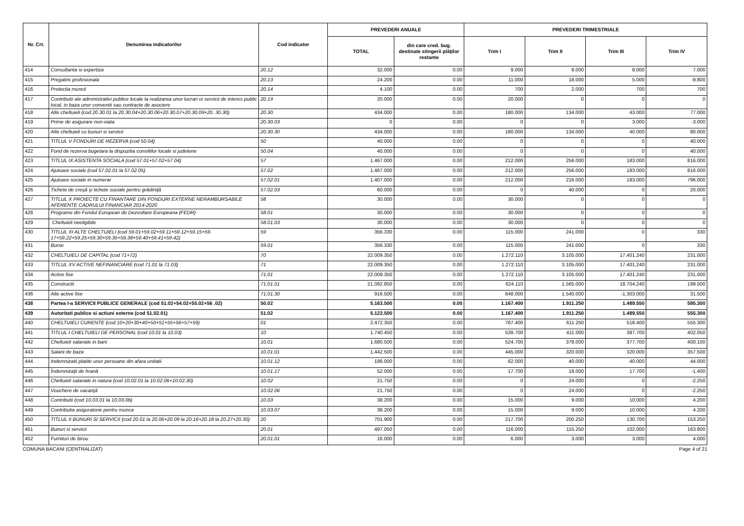| Nr. Crt. | Denumirea indicatorilor | Cod indicator | PREVEDERI ANUALE | | PREVEDERI TRIMESTRIALE | | | |
| --- | --- | --- | --- | --- | --- | --- | --- | --- |
| | | | TOTAL | din care cred. bug. destinate stingerii plăţilor restante | Trim I | Trim II | Trim III | Trim IV |
| 414 | Consultanta si expertiza | 20.12 | 32.000 | 0.00 | 9.000 | 8.000 | 8.000 | 7.000 |
| 415 | Pregatire profesionala | 20.13 | 24.200 | 0.00 | 11.000 | 18.000 | 5.000 | -9.800 |
| 416 | Protectia muncii | 20.14 | 4.100 | 0.00 | 700 | 2.000 | 700 | 700 |
| 417 | Contributii ale administratiei publice locale la realizarea unor lucrari oi servicii de interes public local, in baza unor conventii sau contracte de asociere | 20.19 | 20.000 | 0.00 | 20.000 | 0 | 0 | 0 |
| 418 | Alte cheltuieli (cod 20.30.01 la 20.30.04+20.30.06+20.30.07+20.30.09+20. 30.30) | 20.30 | 434.000 | 0.00 | 180.000 | 134.000 | 43.000 | 77.000 |
| 419 | Prime de asigurare non-viata | 20.30.03 | 0 | 0.00 | 0 | 0 | 3.000 | -3.000 |
| 420 | Alte cheltuieli cu bunuri si servicii | 20.30.30 | 434.000 | 0.00 | 180.000 | 134.000 | 40.000 | 80.000 |
| 421 | TITLUL V FONDURI DE REZERVA (cod 50.04) | 50 | 40.000 | 0.00 | 0 | 0 | 0 | 40.000 |
| 422 | Fond de rezerva bugetara la dispozitia consiliilor locale si judetene | 50.04 | 40.000 | 0.00 | 0 | 0 | 0 | 40.000 |
| 423 | TITLUL IX ASISTENTA SOCIALA (cod 57.01+57.02+57.04) | 57 | 1.467.000 | 0.00 | 212.000 | 256.000 | 183.000 | 816.000 |
| 424 | Ajutoare sociale (cod 57.02.01 la 57.02.05) | 57.02 | 1.467.000 | 0.00 | 212.000 | 256.000 | 183.000 | 816.000 |
| 425 | Ajutoare sociale in numerar | 57.02.01 | 1.407.000 | 0.00 | 212.000 | 216.000 | 183.000 | 796.000 |
| 426 | Tichete de creşă şi tichete sociale pentru grădiniţă | 57.02.03 | 60.000 | 0.00 | 0 | 40.000 | 0 | 20.000 |
| 427 | TITLUL X PROIECTE CU FINANTARE DIN FONDURI EXTERNE NERAMBURSABILE AFERENTE CADRULUI FINANCIAR 2014-2020 | 58 | 30.000 | 0.00 | 30.000 | 0 | 0 | 0 |
| 428 | Programe din Fondul European de Dezvoltare Europeana (FEDR) | 58.01 | 30.000 | 0.00 | 30.000 | 0 | 0 | 0 |
| 429 | Cheltuieli neeligibile | 58.01.03 | 30.000 | 0.00 | 30.000 | 0 | 0 | 0 |
| 430 | TITLUL XI ALTE CHELTUIELI (cod 59.01+59.02+59.11+59.12+59.15+59. 17+59.22+59.25+59.30+59.35+59.38+59.40+59.41+59.42) | 59 | 356.330 | 0.00 | 115.000 | 241.000 | 0 | 330 |
| 431 | Burse | 59.01 | 356.330 | 0.00 | 115.000 | 241.000 | 0 | 330 |
| 432 | CHELTUIELI DE CAPITAL (cod 71+72) | 70 | 22.009.350 | 0.00 | 1.272.110 | 3.105.000 | 17.401.240 | 231.000 |
| 433 | TITLUL XV ACTIVE NEFINANCIARE (cod 71.01 la 71.03) | 71 | 22.009.350 | 0.00 | 1.272.110 | 3.105.000 | 17.401.240 | 231.000 |
| 434 | Active fixe | 71.01 | 22.009.350 | 0.00 | 1.272.110 | 3.105.000 | 17.401.240 | 231.000 |
| 435 | Constructii | 71.01.01 | 21.092.850 | 0.00 | 624.110 | 1.565.000 | 18.704.240 | 199.500 |
| 436 | Alte active fixe | 71.01.30 | 916.500 | 0.00 | 648.000 | 1.540.000 | -1.303.000 | 31.500 |
| 438 | Partea I-a SERVICII PUBLICE GENERALE (cod 51.02+54.02+55.02+56 .02) | 50.02 | 5.163.500 | 0.00 | 1.167.400 | 1.911.250 | 1.489.550 | 595.300 |
| 439 | Autoritati publice si actiuni externe (cod 51.02.01) | 51.02 | 5.123.500 | 0.00 | 1.167.400 | 1.911.250 | 1.489.550 | 555.300 |
| 440 | CHELTUIELI CURENTE (cod 10+20+30+40+50+51+55+56+57+59) | 01 | 2.472.350 | 0.00 | 787.400 | 611.250 | 518.400 | 555.300 |
| 441 | TITLUL I CHELTUIELI DE PERSONAL (cod 10.01 la 10.03) | 10 | 1.740.450 | 0.00 | 539.700 | 411.000 | 387.700 | 402.050 |
| 442 | Cheltuieli salariale in bani | 10.01 | 1.680.500 | 0.00 | 524.700 | 378.000 | 377.700 | 400.100 |
| 443 | Salarii de baza | 10.01.01 | 1.442.500 | 0.00 | 445.000 | 320.000 | 320.000 | 357.500 |
| 444 | Indemnizatii platite unor persoane din afara unitatii | 10.01.12 | 186.000 | 0.00 | 62.000 | 40.000 | 40.000 | 44.000 |
| 445 | Îndemnizaţii de hrană | 10.01.17 | 52.000 | 0.00 | 17.700 | 18.000 | 17.700 | -1.400 |
| 446 | Cheltuieli salariale in natura (cod 10.02.01 la 10.02.06+10.02.30) | 10.02 | 21.750 | 0.00 | 0 | 24.000 | 0 | -2.250 |
| 447 | Vouchere de vacanţă | 10.02.06 | 21.750 | 0.00 | 0 | 24.000 | 0 | -2.250 |
| 448 | Contributii (cod 10.03.01 la 10.03.06) | 10.03 | 38.200 | 0.00 | 15.000 | 9.000 | 10.000 | 4.200 |
| 449 | Contributia asiguratorie pentru munca | 10.03.07 | 38.200 | 0.00 | 15.000 | 9.000 | 10.000 | 4.200 |
| 450 | TITLUL II BUNURI SI SERVICII (cod 20.01 la 20.06+20.09 la 20.16+20.18 la 20.27+20.30) | 20 | 701.900 | 0.00 | 217.700 | 200.250 | 130.700 | 153.250 |
| 451 | Bunuri si servicii | 20.01 | 497.050 | 0.00 | 116.000 | 115.250 | 102.000 | 163.800 |
| 452 | Furnituri de birou | 20.01.01 | 16.000 | 0.00 | 6.000 | 3.000 | 3.000 | 4.000 |
COMUNA BACANI (CENTRALIZAT) Page 4 of 21